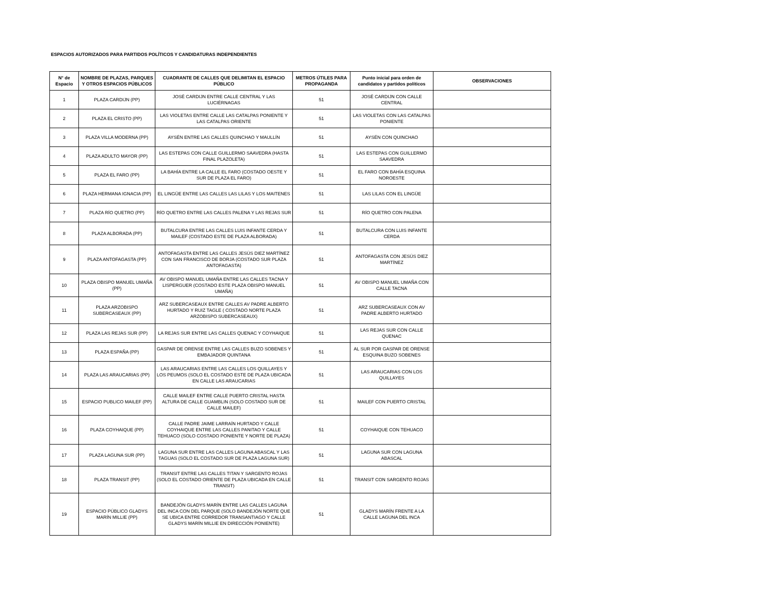ESPACIOS AUTORIZADOS PARA PARTIDOS POLÍTICOS Y CANDIDATURAS INDEPENDIENTES
| N° de Espacio | NOMBRE DE PLAZAS, PARQUES Y OTROS ESPACIOS PÚBLICOS | CUADRANTE DE CALLES QUE DELIMITAN EL ESPACIO PÚBLICO | METROS ÚTILES PARA PROPAGANDA | Punto inicial para orden de candidatos y partidos políticos | OBSERVACIONES |
| --- | --- | --- | --- | --- | --- |
| 1 | PLAZA CARDIJN (PP) | JOSÉ CARDIJN ENTRE CALLE CENTRAL Y LAS LUCIÉRNAGAS | 51 | JOSÉ CARDIJN CON CALLE CENTRAL | |
| 2 | PLAZA EL CRISTO (PP) | LAS VIOLETAS ENTRE CALLE LAS CATALPAS PONIENTE Y LAS CATALPAS ORIENTE | 51 | LAS VIOLETAS CON LAS CATALPAS PONIENTE | |
| 3 | PLAZA VILLA MODERNA (PP) | AYSÉN ENTRE LAS CALLES QUINCHAO Y MAULLÍN | 51 | AYSÉN CON QUINCHAO | |
| 4 | PLAZA ADULTO MAYOR (PP) | LAS ESTEPAS CON CALLE GUILLERMO SAAVEDRA (HASTA FINAL PLAZOLETA) | 51 | LAS ESTEPAS CON GUILLERMO SAAVEDRA | |
| 5 | PLAZA EL FARO (PP) | LA BAHÍA ENTRE LA CALLE EL FARO (COSTADO OESTE Y SUR DE PLAZA EL FARO) | 51 | EL FARO CON BAHÍA ESQUINA NOROESTE | |
| 6 | PLAZA HERMANA IGNACIA (PP) | EL LINGÜE ENTRE LAS CALLES LAS LILAS Y LOS MAITENES | 51 | LAS LILAS CON EL LINGÜE | |
| 7 | PLAZA RÍO QUETRO (PP) | RÍO QUETRO ENTRE LAS CALLES PALENA Y LAS REJAS SUR | 51 | RÍO QUETRO CON PALENA | |
| 8 | PLAZA ALBORADA (PP) | BUTALCURA ENTRE LAS CALLES LUIS INFANTE CERDA Y MAILEF (COSTADO ESTE DE PLAZA ALBORADA) | 51 | BUTALCURA CON LUIS INFANTE CERDA | |
| 9 | PLAZA ANTOFAGASTA (PP) | ANTOFAGASTA ENTRE LAS CALLES JESÚS DIEZ MARTÍNEZ CON SAN FRANCISCO DE BORJA (COSTADO SUR PLAZA ANTOFAGASTA) | 51 | ANTOFAGASTA CON JESÚS DIEZ MARTÍNEZ | |
| 10 | PLAZA OBISPO MANUEL UMAÑA (PP) | AV OBISPO MANUEL UMAÑA ENTRE LAS CALLES TACNA Y LISPERGUER (COSTADO ESTE PLAZA OBISPO MANUEL UMAÑA) | 51 | AV OBISPO MANUEL UMAÑA CON CALLE TACNA | |
| 11 | PLAZA ARZOBISPO SUBERCASEAUX (PP) | ARZ SUBERCASEAUX ENTRE CALLES AV PADRE ALBERTO HURTADO Y RUIZ TAGLE ( COSTADO NORTE PLAZA ARZOBISPO SUBERCASEAUX) | 51 | ARZ SUBERCASEAUX CON AV PADRE ALBERTO HURTADO | |
| 12 | PLAZA LAS REJAS SUR (PP) | LA REJAS SUR ENTRE LAS CALLES QUENAC Y COYHAIQUE | 51 | LAS REJAS SUR CON CALLE QUENAC | |
| 13 | PLAZA ESPAÑA (PP) | GASPAR DE ORENSE ENTRE LAS CALLES BUZO SOBENES Y EMBAJADOR QUINTANA | 51 | AL SUR POR GASPAR DE ORENSE ESQUINA BUZO SOBENES | |
| 14 | PLAZA LAS ARAUCARIAS (PP) | LAS ARAUCARIAS ENTRE LAS CALLES LOS QUILLAYES Y LOS PEUMOS (SOLO EL COSTADO ESTE DE PLAZA UBICADA EN CALLE LAS ARAUCARIAS | 51 | LAS ARAUCARIAS CON LOS QUILLAYES | |
| 15 | ESPACIO PUBLICO MAILEF (PP) | CALLE MAILEF ENTRE CALLE PUERTO CRISTAL HASTA ALTURA DE CALLE GUAMBLIN (SOLO COSTADO SUR DE CALLE MAILEF) | 51 | MAILEF CON PUERTO CRISTAL | |
| 16 | PLAZA COYHAIQUE (PP) | CALLE PADRE JAIME LARRAÍN HURTADO Y CALLE COYHAIQUE ENTRE LAS CALLES PANITAO Y CALLE TEHUACO (SOLO COSTADO PONIENTE Y NORTE DE PLAZA) | 51 | COYHAIQUE CON TEHUACO | |
| 17 | PLAZA LAGUNA SUR (PP) | LAGUNA SUR ENTRE LAS CALLES LAGUNA ABASCAL Y LAS TAGUAS (SOLO EL COSTADO SUR DE PLAZA LAGUNA SUR) | 51 | LAGUNA SUR CON LAGUNA ABASCAL | |
| 18 | PLAZA TRANSIT (PP) | TRANSIT ENTRE LAS CALLES TITAN Y SARGENTO ROJAS (SOLO EL COSTADO ORIENTE DE PLAZA UBICADA EN CALLE TRANSIT) | 51 | TRANSIT CON SARGENTO ROJAS | |
| 19 | ESPACIO PÚBLICO GLADYS MARÍN MILLIE (PP) | BANDEJÓN GLADYS MARÍN ENTRE LAS CALLES LAGUNA DEL INCA CON DEL PARQUE (SOLO BANDEJÓN NORTE QUE SE UBICA ENTRE CORREDOR TRANSANTIAGO Y CALLE GLADYS MARÍN MILLIE EN DIRECCIÓN PONIENTE) | 51 | GLADYS MARÍN FRENTE A LA CALLE LAGUNA DEL INCA | |